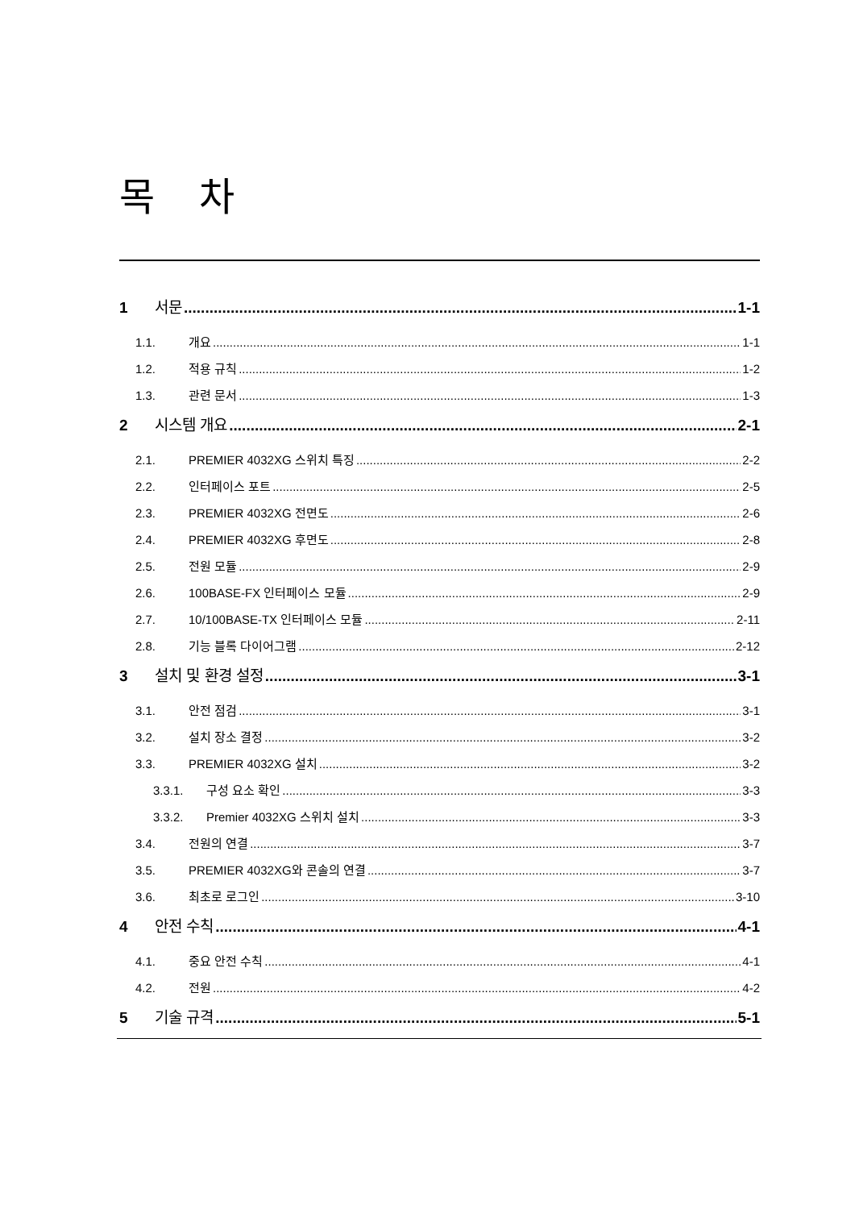목 차
1 서문 1-1
1.1. 개요 1-1
1.2. 적용 규칙 1-2
1.3. 관련 문서 1-3
2 시스템 개요 2-1
2.1. PREMIER 4032XG 스위치 특징 2-2
2.2. 인터페이스 포트 2-5
2.3. PREMIER 4032XG 전면도 2-6
2.4. PREMIER 4032XG 후면도 2-8
2.5. 전원 모듈 2-9
2.6. 100BASE-FX 인터페이스 모듈 2-9
2.7. 10/100BASE-TX 인터페이스 모듈 2-11
2.8. 기능 블록 다이어그램 2-12
3 설치 및 환경 설정 3-1
3.1. 안전 점검 3-1
3.2. 설치 장소 결정 3-2
3.3. PREMIER 4032XG 설치 3-2
3.3.1. 구성 요소 확인 3-3
3.3.2. Premier 4032XG 스위치 설치 3-3
3.4. 전원의 연결 3-7
3.5. PREMIER 4032XG와 콘솔의 연결 3-7
3.6. 최초로 로그인 3-10
4 안전 수칙 4-1
4.1. 중요 안전 수칙 4-1
4.2. 전원 4-2
5 기술 규격 5-1